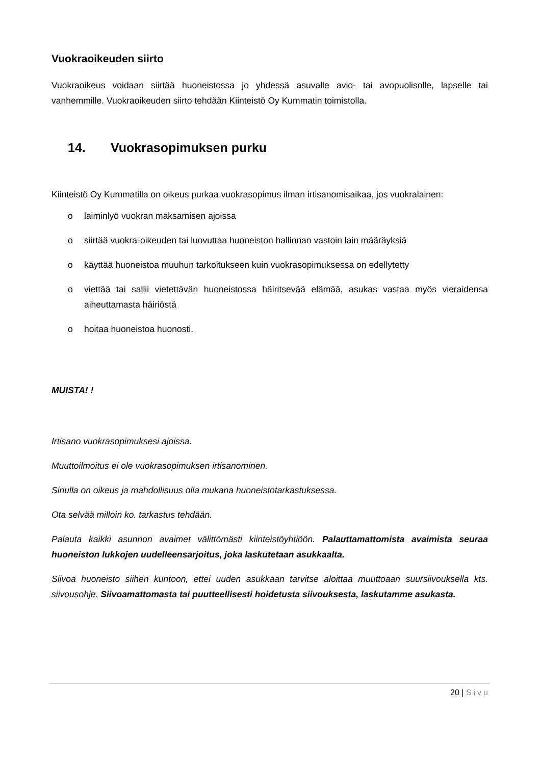Vuokraoikeuden siirto
Vuokraoikeus voidaan siirtää huoneistossa jo yhdessä asuvalle avio- tai avopuolisolle, lapselle tai vanhemmille. Vuokraoikeuden siirto tehdään Kiinteistö Oy Kummatin toimistolla.
14. Vuokrasopimuksen purku
Kiinteistö Oy Kummatilla on oikeus purkaa vuokrasopimus ilman irtisanomisaikaa, jos vuokralainen:
o laiminlyö vuokran maksamisen ajoissa
o siirtää vuokra-oikeuden tai luovuttaa huoneiston hallinnan vastoin lain määräyksiä
o käyttää huoneistoa muuhun tarkoitukseen kuin vuokrasopimuksessa on edellytetty
o viettää tai sallii vietettävän huoneistossa häiritsevää elämää, asukas vastaa myös vieraidensa aiheuttamasta häiriöstä
o hoitaa huoneistoa huonosti.
MUISTA! !
Irtisano vuokrasopimuksesi ajoissa.
Muuttoilmoitus ei ole vuokrasopimuksen irtisanominen.
Sinulla on oikeus ja mahdollisuus olla mukana huoneistotarkastuksessa.
Ota selvää milloin ko. tarkastus tehdään.
Palauta kaikki asunnon avaimet välittömästi kiinteistöyhtiöön. Palauttamattomista avaimista seuraa huoneiston lukkojen uudelleensarjoitus, joka laskutetaan asukkaalta.
Siivoa huoneisto siihen kuntoon, ettei uuden asukkaan tarvitse aloittaa muuttoaan suursiivouksella kts. siivousohje. Siivoamattomasta tai puutteellisesti hoidetusta siivouksesta, laskutamme asukasta.
20 | Sivu